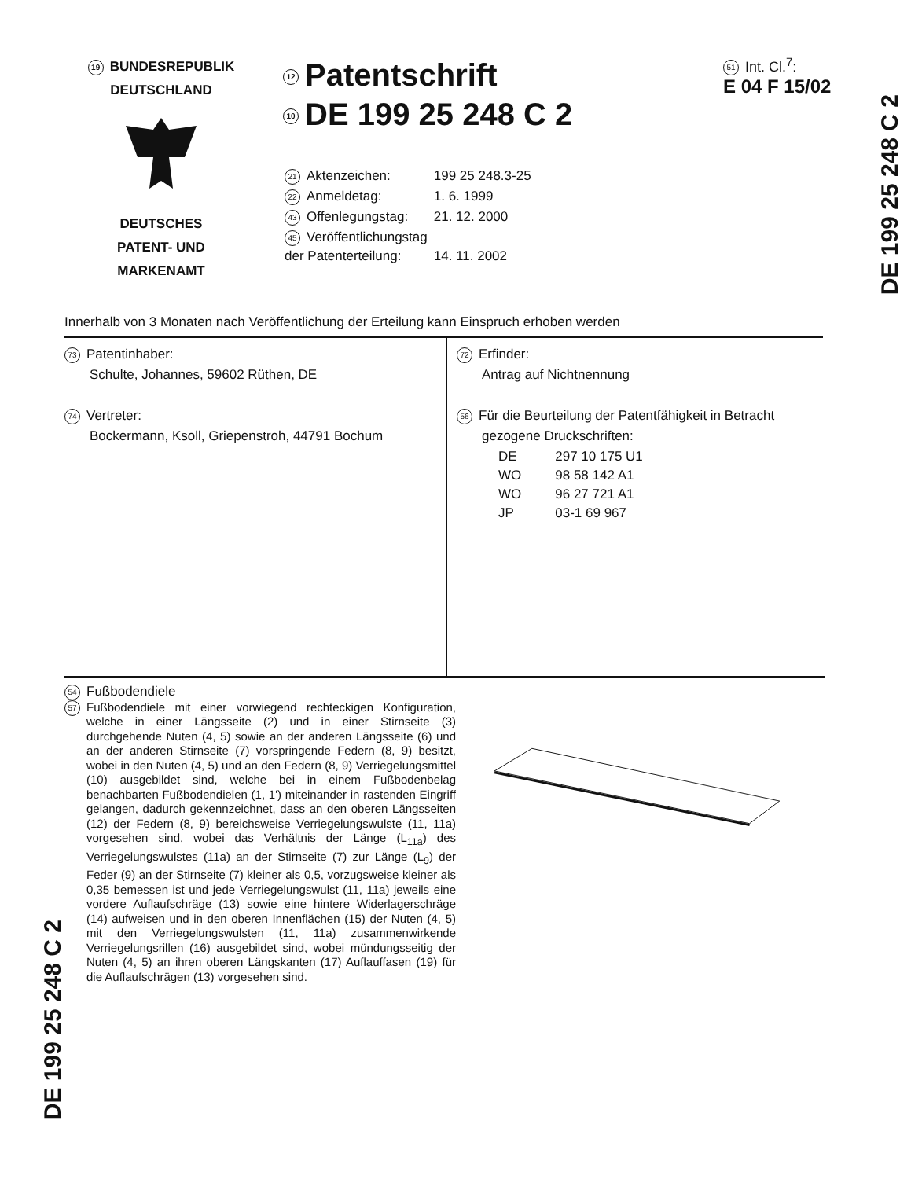19 BUNDESREPUBLIK
DEUTSCHLAND
DEUTSCHES
PATENT- UND
MARKENAMT
12 Patentschrift
10 DE 199 25 248 C 2
| 21 Aktenzeichen: | 199 25 248.3-25 |
| 22 Anmeldetag: | 1. 6. 1999 |
| 43 Offenlegungstag: | 21. 12. 2000 |
| 45 Veröffentlichungstag der Patenterteilung: | 14. 11. 2002 |
51 Int. Cl.<sup>7</sup>:
E 04 F 15/02
Innerhalb von 3 Monaten nach Veröffentlichung der Erteilung kann Einspruch erhoben werden
73 Patentinhaber:
Schulte, Johannes, 59602 Rüthen, DE
74 Vertreter:
Bockermann, Ksoll, Griepenstroh, 44791 Bochum
72 Erfinder:
Antrag auf Nichtnennung
56 Für die Beurteilung der Patentfähigkeit in Betracht
gezogene Druckschriften:
| DE | 297 10 175 U1 |
| WO | 98 58 142 A1 |
| WO | 96 27 721 A1 |
| JP | 03-1 69 967 |
54 Fußbodendiele
57
Fußbodendiele mit einer vorwiegend rechteckigen Konfiguration, welche in einer Längsseite (2) und in einer Stirnseite (3) durchgehende Nuten (4, 5) sowie an der anderen Längsseite (6) und an der anderen Stirnseite (7) vorspringende Federn (8, 9) besitzt, wobei in den Nuten (4, 5) und an den Federn (8, 9) Verriegelungsmittel (10) ausgebildet sind, welche bei in einem Fußbodenbelag benachbarten Fußbodendielen (1, 1') miteinander in rastenden Eingriff gelangen, dadurch gekennzeichnet, dass an den oberen Längsseiten (12) der Federn (8, 9) bereichsweise Verriegelungswulste (11, 11a) vorgesehen sind, wobei das Verhältnis der Länge (L<sub>11a</sub>) des Verriegelungswulstes (11a) an der Stirnseite (7) zur Länge (L<sub>9</sub>) der Feder (9) an der Stirnseite (7) kleiner als 0,5, vorzugsweise kleiner als 0,35 bemessen ist und jede Verriegelungswulst (11, 11a) jeweils eine vordere Auflaufschräge (13) sowie eine hintere Widerlagerschräge (14) aufweisen und in den oberen Innenflächen (15) der Nuten (4, 5) mit den Verriegelungswulsten (11, 11a) zusammenwirkende Verriegelungsrillen (16) ausgebildet sind, wobei mündungsseitig der Nuten (4, 5) an ihren oberen Längskanten (17) Auflauffasen (19) für die Auflaufschrägen (13) vorgesehen sind.
DE 199 25 248 C 2
DE 199 25 248 C 2